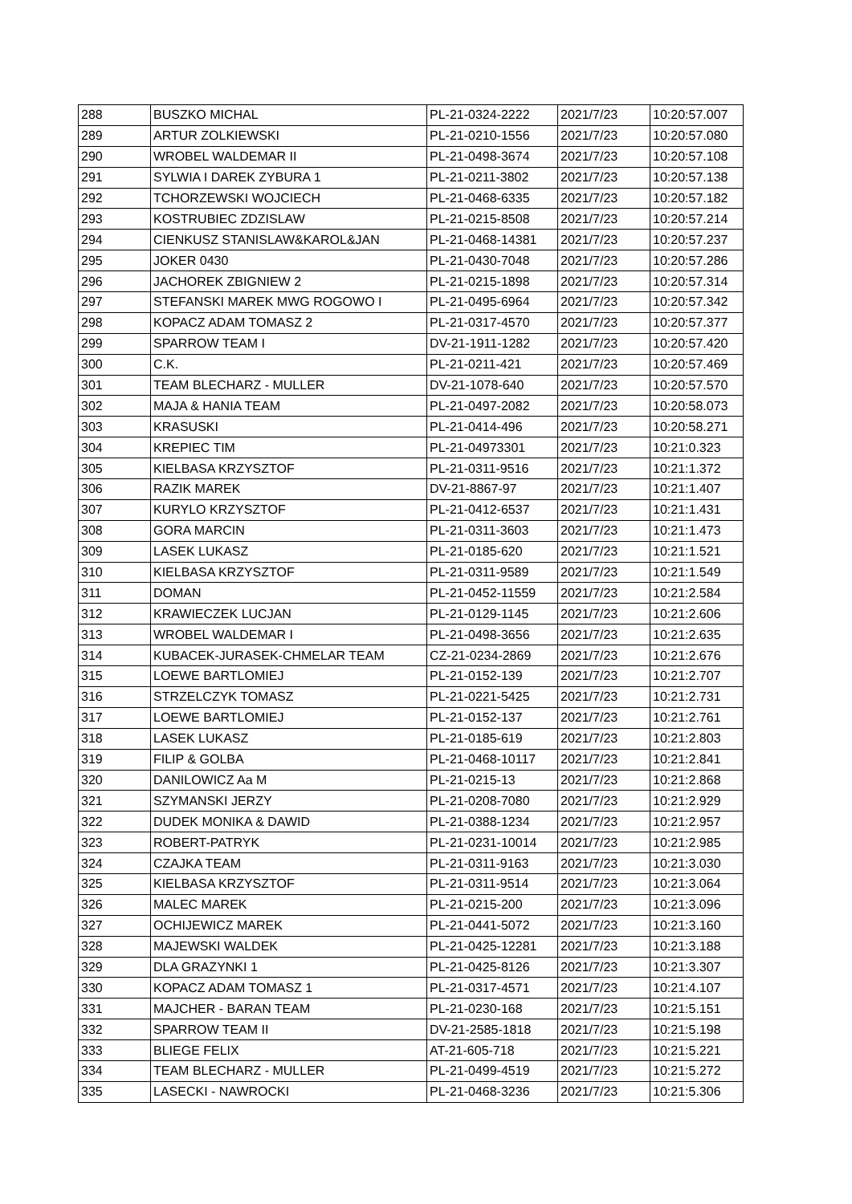| 288 | BUSZKO MICHAL | PL-21-0324-2222 | 2021/7/23 | 10:20:57.007 |
| 289 | ARTUR ZOLKIEWSKI | PL-21-0210-1556 | 2021/7/23 | 10:20:57.080 |
| 290 | WROBEL WALDEMAR II | PL-21-0498-3674 | 2021/7/23 | 10:20:57.108 |
| 291 | SYLWIA I DAREK ZYBURA 1 | PL-21-0211-3802 | 2021/7/23 | 10:20:57.138 |
| 292 | TCHORZEWSKI WOJCIECH | PL-21-0468-6335 | 2021/7/23 | 10:20:57.182 |
| 293 | KOSTRUBIEC ZDZISLAW | PL-21-0215-8508 | 2021/7/23 | 10:20:57.214 |
| 294 | CIENKUSZ STANISLAW&KAROL&JAN | PL-21-0468-14381 | 2021/7/23 | 10:20:57.237 |
| 295 | JOKER 0430 | PL-21-0430-7048 | 2021/7/23 | 10:20:57.286 |
| 296 | JACHOREK ZBIGNIEW 2 | PL-21-0215-1898 | 2021/7/23 | 10:20:57.314 |
| 297 | STEFANSKI MAREK MWG ROGOWO I | PL-21-0495-6964 | 2021/7/23 | 10:20:57.342 |
| 298 | KOPACZ ADAM TOMASZ 2 | PL-21-0317-4570 | 2021/7/23 | 10:20:57.377 |
| 299 | SPARROW TEAM I | DV-21-1911-1282 | 2021/7/23 | 10:20:57.420 |
| 300 | C.K. | PL-21-0211-421 | 2021/7/23 | 10:20:57.469 |
| 301 | TEAM BLECHARZ - MULLER | DV-21-1078-640 | 2021/7/23 | 10:20:57.570 |
| 302 | MAJA & HANIA TEAM | PL-21-0497-2082 | 2021/7/23 | 10:20:58.073 |
| 303 | KRASUSKI | PL-21-0414-496 | 2021/7/23 | 10:20:58.271 |
| 304 | KREPIEC TIM | PL-21-04973301 | 2021/7/23 | 10:21:0.323 |
| 305 | KIELBASA KRZYSZTOF | PL-21-0311-9516 | 2021/7/23 | 10:21:1.372 |
| 306 | RAZIK MAREK | DV-21-8867-97 | 2021/7/23 | 10:21:1.407 |
| 307 | KURYLO KRZYSZTOF | PL-21-0412-6537 | 2021/7/23 | 10:21:1.431 |
| 308 | GORA MARCIN | PL-21-0311-3603 | 2021/7/23 | 10:21:1.473 |
| 309 | LASEK LUKASZ | PL-21-0185-620 | 2021/7/23 | 10:21:1.521 |
| 310 | KIELBASA KRZYSZTOF | PL-21-0311-9589 | 2021/7/23 | 10:21:1.549 |
| 311 | DOMAN | PL-21-0452-11559 | 2021/7/23 | 10:21:2.584 |
| 312 | KRAWIECZEK LUCJAN | PL-21-0129-1145 | 2021/7/23 | 10:21:2.606 |
| 313 | WROBEL WALDEMAR I | PL-21-0498-3656 | 2021/7/23 | 10:21:2.635 |
| 314 | KUBACEK-JURASEK-CHMELAR TEAM | CZ-21-0234-2869 | 2021/7/23 | 10:21:2.676 |
| 315 | LOEWE BARTLOMIEJ | PL-21-0152-139 | 2021/7/23 | 10:21:2.707 |
| 316 | STRZELCZYK TOMASZ | PL-21-0221-5425 | 2021/7/23 | 10:21:2.731 |
| 317 | LOEWE BARTLOMIEJ | PL-21-0152-137 | 2021/7/23 | 10:21:2.761 |
| 318 | LASEK LUKASZ | PL-21-0185-619 | 2021/7/23 | 10:21:2.803 |
| 319 | FILIP & GOLBA | PL-21-0468-10117 | 2021/7/23 | 10:21:2.841 |
| 320 | DANILOWICZ Aa M | PL-21-0215-13 | 2021/7/23 | 10:21:2.868 |
| 321 | SZYMANSKI JERZY | PL-21-0208-7080 | 2021/7/23 | 10:21:2.929 |
| 322 | DUDEK MONIKA & DAWID | PL-21-0388-1234 | 2021/7/23 | 10:21:2.957 |
| 323 | ROBERT-PATRYK | PL-21-0231-10014 | 2021/7/23 | 10:21:2.985 |
| 324 | CZAJKA TEAM | PL-21-0311-9163 | 2021/7/23 | 10:21:3.030 |
| 325 | KIELBASA KRZYSZTOF | PL-21-0311-9514 | 2021/7/23 | 10:21:3.064 |
| 326 | MALEC MAREK | PL-21-0215-200 | 2021/7/23 | 10:21:3.096 |
| 327 | OCHIJEWICZ MAREK | PL-21-0441-5072 | 2021/7/23 | 10:21:3.160 |
| 328 | MAJEWSKI WALDEK | PL-21-0425-12281 | 2021/7/23 | 10:21:3.188 |
| 329 | DLA GRAZYNKI 1 | PL-21-0425-8126 | 2021/7/23 | 10:21:3.307 |
| 330 | KOPACZ ADAM TOMASZ 1 | PL-21-0317-4571 | 2021/7/23 | 10:21:4.107 |
| 331 | MAJCHER - BARAN TEAM | PL-21-0230-168 | 2021/7/23 | 10:21:5.151 |
| 332 | SPARROW TEAM II | DV-21-2585-1818 | 2021/7/23 | 10:21:5.198 |
| 333 | BLIEGE FELIX | AT-21-605-718 | 2021/7/23 | 10:21:5.221 |
| 334 | TEAM BLECHARZ - MULLER | PL-21-0499-4519 | 2021/7/23 | 10:21:5.272 |
| 335 | LASECKI - NAWROCKI | PL-21-0468-3236 | 2021/7/23 | 10:21:5.306 |